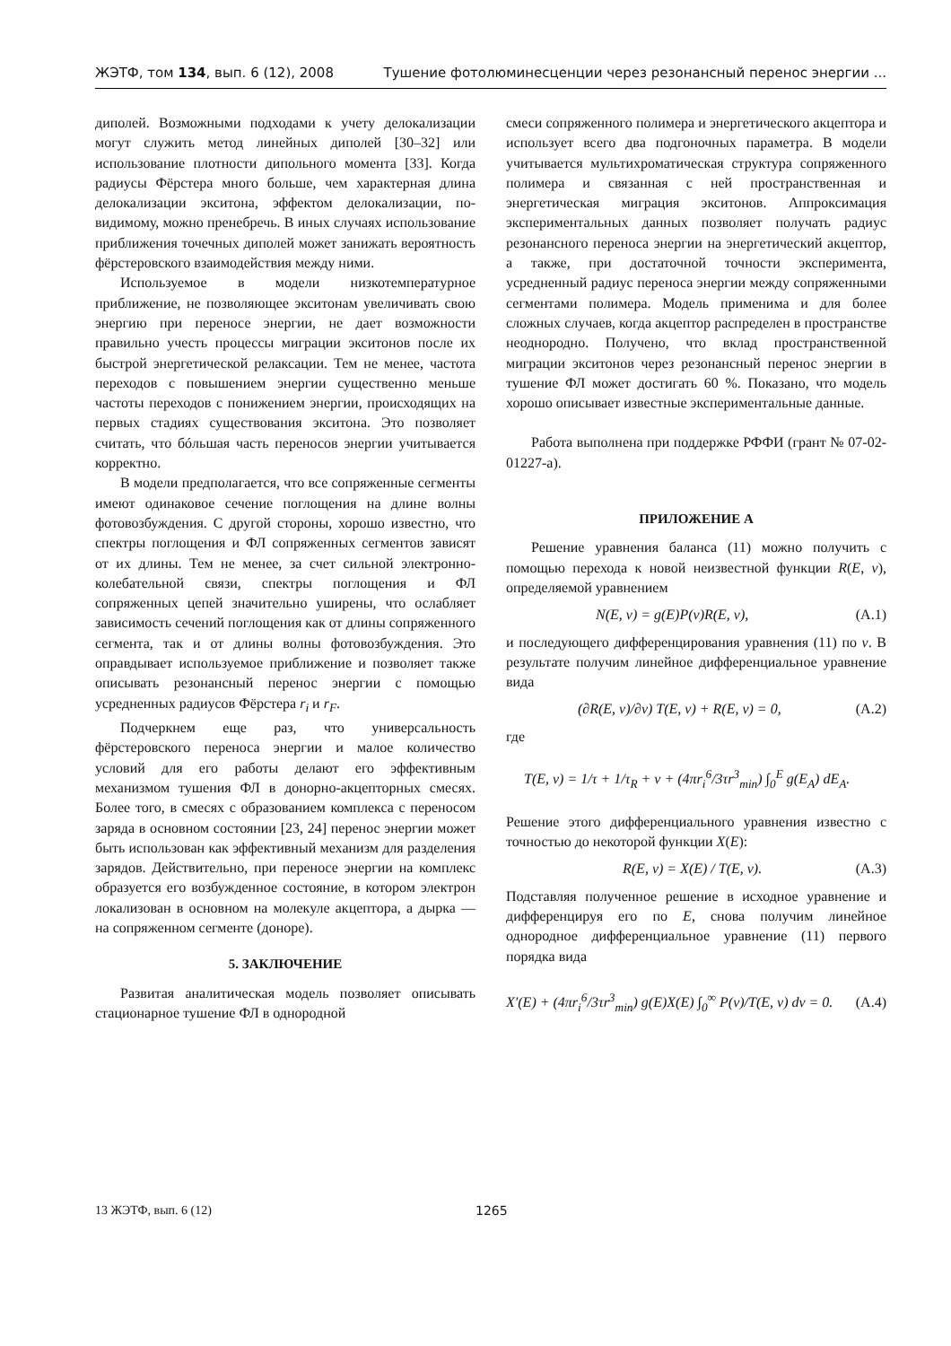ЖЭТФ, том 134, вып. 6 (12), 2008 Тушение фотолюминесценции через резонансный перенос энергии ...
диполей. Возможными подходами к учету делокализации могут служить метод линейных диполей [30–32] или использование плотности дипольного момента [33]. Когда радиусы Фёрстера много больше, чем характерная длина делокализации экситона, эффектом делокализации, по-видимому, можно пренебречь. В иных случаях использование приближения точечных диполей может занижать вероятность фёрстеровского взаимодействия между ними.
Используемое в модели низкотемпературное приближение, не позволяющее экситонам увеличивать свою энергию при переносе энергии, не дает возможности правильно учесть процессы миграции экситонов после их быстрой энергетической релаксации. Тем не менее, частота переходов с повышением энергии существенно меньше частоты переходов с понижением энергии, происходящих на первых стадиях существования экситона. Это позволяет считать, что бóльшая часть переносов энергии учитывается корректно.
В модели предполагается, что все сопряженные сегменты имеют одинаковое сечение поглощения на длине волны фотовозбуждения. С другой стороны, хорошо известно, что спектры поглощения и ФЛ сопряженных сегментов зависят от их длины. Тем не менее, за счет сильной электронно-колебательной связи, спектры поглощения и ФЛ сопряженных цепей значительно уширены, что ослабляет зависимость сечений поглощения как от длины сопряженного сегмента, так и от длины волны фотовозбуждения. Это оправдывает используемое приближение и позволяет также описывать резонансный перенос энергии с помощью усредненных радиусов Фёрстера r<sub>i</sub> и r<sub>F</sub>.
Подчеркнем еще раз, что универсальность фёрстеровского переноса энергии и малое количество условий для его работы делают его эффективным механизмом тушения ФЛ в донорно-акцепторных смесях. Более того, в смесях с образованием комплекса с переносом заряда в основном состоянии [23, 24] перенос энергии может быть использован как эффективный механизм для разделения зарядов. Действительно, при переносе энергии на комплекс образуется его возбужденное состояние, в котором электрон локализован в основном на молекуле акцептора, а дырка — на сопряженном сегменте (доноре).
5. ЗАКЛЮЧЕНИЕ
Развитая аналитическая модель позволяет описывать стационарное тушение ФЛ в однородной
смеси сопряженного полимера и энергетического акцептора и использует всего два подгоночных параметра. В модели учитывается мультихроматическая структура сопряженного полимера и связанная с ней пространственная и энергетическая миграция экситонов. Аппроксимация экспериментальных данных позволяет получать радиус резонансного переноса энергии на энергетический акцептор, а также, при достаточной точности эксперимента, усредненный радиус переноса энергии между сопряженными сегментами полимера. Модель применима и для более сложных случаев, когда акцептор распределен в пространстве неоднородно. Получено, что вклад пространственной миграции экситонов через резонансный перенос энергии в тушение ФЛ может достигать 60 %. Показано, что модель хорошо описывает известные экспериментальные данные.
Работа выполнена при поддержке РФФИ (грант № 07-02-01227-а).
ПРИЛОЖЕНИЕ А
Решение уравнения баланса (11) можно получить с помощью перехода к новой неизвестной функции R(E, ν), определяемой уравнением
N(E, ν) = g(E)P(ν)R(E, ν), (A.1)
и последующего дифференцирования уравнения (11) по ν. В результате получим линейное дифференциальное уравнение вида
(∂R(E, ν)/∂ν) T(E, ν) + R(E, ν) = 0, (A.2)
где
T(E, ν) = 1/τ + 1/τ<sub>R</sub> + ν + (4πr<sub>i</sub><sup>6</sup>/3τr<sup>3</sup><sub>min</sub>) ∫<sub>0</sub><sup>E</sup> g(E<sub>A</sub>) dE<sub>A</sub>.
Решение этого дифференциального уравнения известно с точностью до некоторой функции X(E):
R(E, ν) = X(E) / T(E, ν). (A.3)
Подставляя полученное решение в исходное уравнение и дифференцируя его по E, снова получим линейное однородное дифференциальное уравнение (11) первого порядка вида
X′(E) + (4πr<sub>i</sub><sup>6</sup>/3τr<sup>3</sup><sub>min</sub>) g(E)X(E) ∫<sub>0</sub><sup>∞</sup> P(ν)/T(E, ν) dν = 0. (A.4)
13 ЖЭТФ, вып. 6 (12) 1265